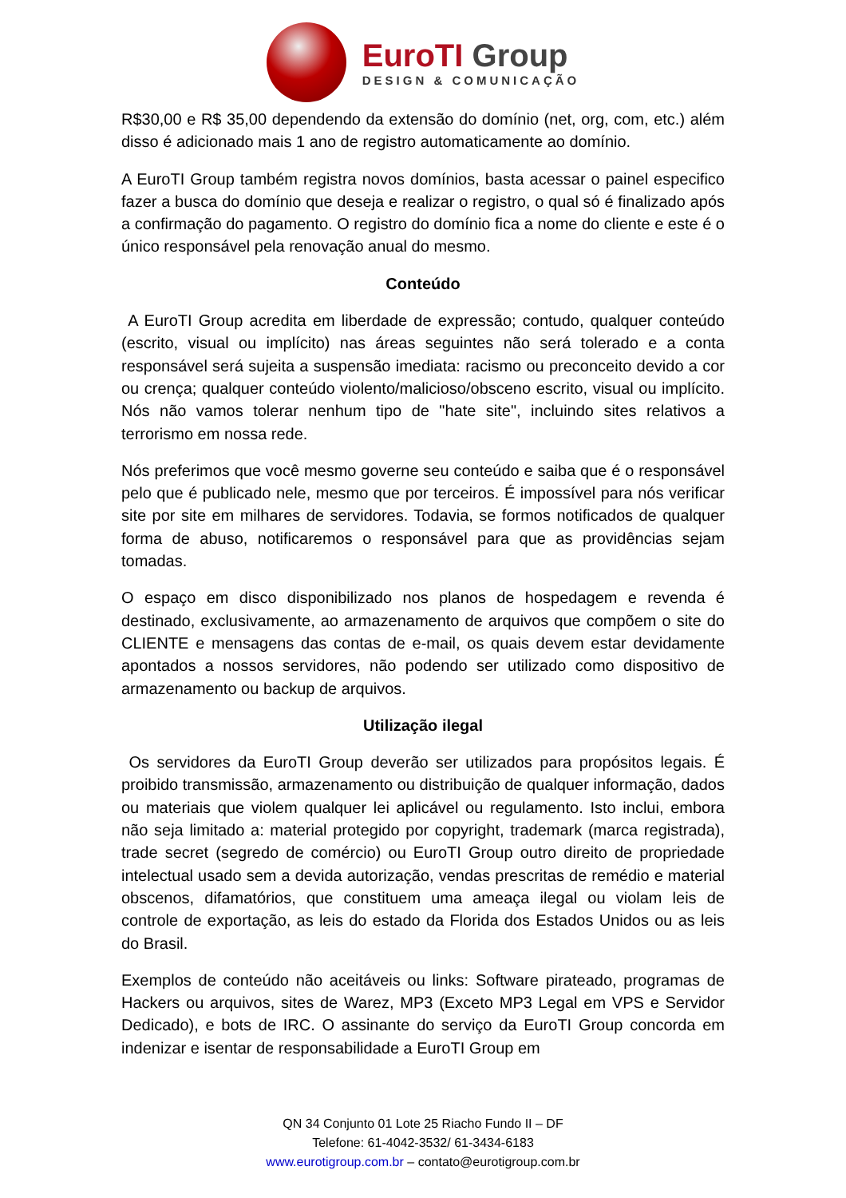EuroTI Group
DESIGN & COMUNICAÇÃO
R$30,00 e R$ 35,00 dependendo da extensão do domínio (net, org, com, etc.) além disso é adicionado mais 1 ano de registro automaticamente ao domínio.
A EuroTI Group também registra novos domínios, basta acessar o painel especifico fazer a busca do domínio que deseja e realizar o registro, o qual só é finalizado após a confirmação do pagamento. O registro do domínio fica a nome do cliente e este é o único responsável pela renovação anual do mesmo.
Conteúdo
A EuroTI Group acredita em liberdade de expressão; contudo, qualquer conteúdo (escrito, visual ou implícito) nas áreas seguintes não será tolerado e a conta responsável será sujeita a suspensão imediata: racismo ou preconceito devido a cor ou crença; qualquer conteúdo violento/malicioso/obsceno escrito, visual ou implícito. Nós não vamos tolerar nenhum tipo de "hate site", incluindo sites relativos a terrorismo em nossa rede.
Nós preferimos que você mesmo governe seu conteúdo e saiba que é o responsável pelo que é publicado nele, mesmo que por terceiros. É impossível para nós verificar site por site em milhares de servidores. Todavia, se formos notificados de qualquer forma de abuso, notificaremos o responsável para que as providências sejam tomadas.
O espaço em disco disponibilizado nos planos de hospedagem e revenda é destinado, exclusivamente, ao armazenamento de arquivos que compõem o site do CLIENTE e mensagens das contas de e-mail, os quais devem estar devidamente apontados a nossos servidores, não podendo ser utilizado como dispositivo de armazenamento ou backup de arquivos.
Utilização ilegal
Os servidores da EuroTI Group deverão ser utilizados para propósitos legais. É proibido transmissão, armazenamento ou distribuição de qualquer informação, dados ou materiais que violem qualquer lei aplicável ou regulamento. Isto inclui, embora não seja limitado a: material protegido por copyright, trademark (marca registrada), trade secret (segredo de comércio) ou EuroTI Group outro direito de propriedade intelectual usado sem a devida autorização, vendas prescritas de remédio e material obscenos, difamatórios, que constituem uma ameaça ilegal ou violam leis de controle de exportação, as leis do estado da Florida dos Estados Unidos ou as leis do Brasil.
Exemplos de conteúdo não aceitáveis ou links: Software pirateado, programas de Hackers ou arquivos, sites de Warez, MP3 (Exceto MP3 Legal em VPS e Servidor Dedicado), e bots de IRC. O assinante do serviço da EuroTI Group concorda em indenizar e isentar de responsabilidade a EuroTI Group em
QN 34 Conjunto 01 Lote 25 Riacho Fundo II – DF
Telefone: 61-4042-3532/ 61-3434-6183
www.eurotigroup.com.br – contato@eurotigroup.com.br